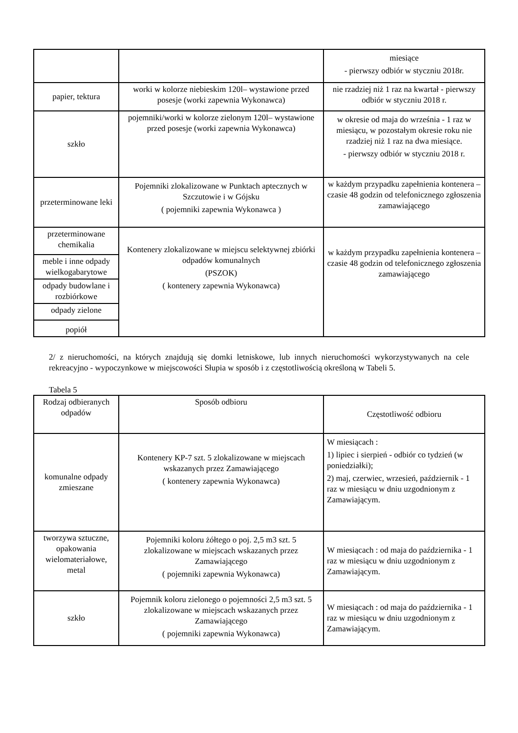| | | miesiące - pierwszy odbiór w styczniu 2018r. |
| papier, tektura | worki w kolorze niebieskim 120l– wystawione przed posesje (worki zapewnia Wykonawca) | nie rzadziej niż 1 raz na kwartał - pierwszy odbiór w styczniu 2018 r. |
| szkło | pojemniki/worki w kolorze zielonym 120l– wystawione przed posesje (worki zapewnia Wykonawca) | w okresie od maja do września - 1 raz w miesiącu, w pozostałym okresie roku nie rzadziej niż 1 raz na dwa miesiące. - pierwszy odbiór w styczniu 2018 r. |
| przeterminowane leki | Pojemniki zlokalizowane w Punktach aptecznych w Szczutowie i w Gójsku ( pojemniki zapewnia Wykonawca ) | w każdym przypadku zapełnienia kontenera – czasie 48 godzin od telefonicznego zgłoszenia zamawiającego |
| przeterminowane chemikalia | Kontenery zlokalizowane w miejscu selektywnej zbiórki odpadów komunalnych (PSZOK) ( kontenery zapewnia Wykonawca) | w każdym przypadku zapełnienia kontenera – czasie 48 godzin od telefonicznego zgłoszenia zamawiającego |
| meble i inne odpady wielkogabarytowe | | |
| odpady budowlane i rozbiórkowe | | |
| odpady zielone | | |
| popiół | | |
2/ z nieruchomości, na których znajdują się domki letniskowe, lub innych nieruchomości wykorzystywanych na cele rekreacyjno - wypoczynkowe w miejscowości Słupia w sposób i z częstotliwością określoną w Tabeli 5.
Tabela 5
| Rodzaj odbieranych odpadów | Sposób odbioru | Częstotliwość odbioru |
| komunalne odpady zmieszane | Kontenery KP-7 szt. 5 zlokalizowane w miejscach wskazanych przez Zamawiającego ( kontenery zapewnia Wykonawca) | W miesiącach : 1) lipiec i sierpień - odbiór co tydzień (w poniedziałki); 2) maj, czerwiec, wrzesień, październik - 1 raz w miesiącu w dniu uzgodnionym z Zamawiającym. |
| tworzywa sztuczne, opakowania wielomateriałowe, metal | Pojemniki koloru żółtego o poj. 2,5 m3 szt. 5 zlokalizowane w miejscach wskazanych przez Zamawiającego ( pojemniki zapewnia Wykonawca) | W miesiącach : od maja do października - 1 raz w miesiącu w dniu uzgodnionym z Zamawiającym. |
| szkło | Pojemnik koloru zielonego o pojemności 2,5 m3 szt. 5 zlokalizowane w miejscach wskazanych przez Zamawiającego ( pojemniki zapewnia Wykonawca) | W miesiącach : od maja do października - 1 raz w miesiącu w dniu uzgodnionym z Zamawiającym. |